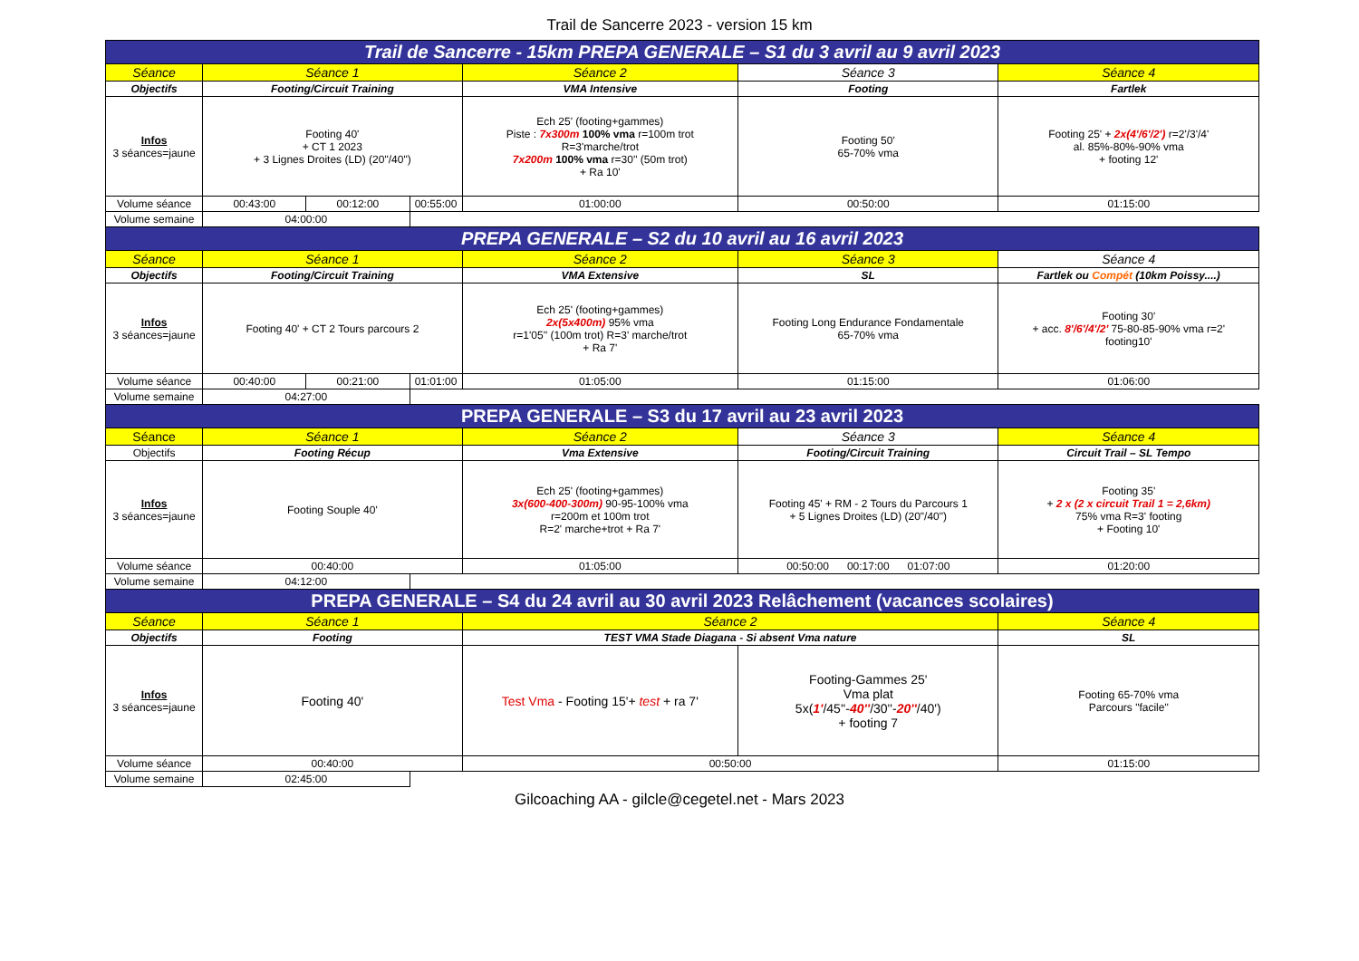Trail de Sancerre 2023 - version 15 km
| Trail de Sancerre - 15km PREPA GENERALE – S1 du 3 avril au 9 avril 2023 | | | | | | |
| Séance | Séance 1 | | | Séance 2 | Séance 3 | Séance 4 |
| Objectifs | Footing/Circuit Training | | | VMA Intensive | Footing | Fartlek |
| Infos 3 séances=jaune | Footing 40' + CT 1 2023 + 3 Lignes Droites (LD) (20"/40") | | | Ech 25' (footing+gammes) Piste : 7x300m 100% vma r=100m trot R=3'marche/trot 7x200m 100% vma r=30'' (50m trot) + Ra 10' | Footing 50' 65-70% vma | Footing 25' + 2x(4'/6'/2') r=2'/3'/4' al. 85%-80%-90% vma + footing 12' |
| Volume séance | 00:43:00 | 00:12:00 | 00:55:00 | 01:00:00 | 00:50:00 | 01:15:00 |
| Volume semaine | 04:00:00 | | | | | |
| PREPA GENERALE – S2 du 10 avril au 16 avril 2023 | | | | | | |
| Séance | Séance 1 | | | Séance 2 | Séance 3 | Séance 4 |
| Objectifs | Footing/Circuit Training | | | VMA Extensive | SL | Fartlek ou Compét (10km Poissy....) |
| Infos 3 séances=jaune | Footing 40' + CT 2 Tours parcours 2 | | | Ech 25' (footing+gammes) 2x(5x400m) 95% vma r=1'05'' (100m trot) R=3' marche/trot + Ra 7' | Footing Long Endurance Fondamentale 65-70% vma | Footing 30' + acc. 8'/6'/4'/2' 75-80-85-90% vma r=2' footing10' |
| Volume séance | 00:40:00 | 00:21:00 | 01:01:00 | 01:05:00 | 01:15:00 | 01:06:00 |
| Volume semaine | 04:27:00 | | | | | |
| PREPA GENERALE – S3 du 17 avril au 23 avril 2023 | | | | | | |
| Séance | Séance 1 | | | Séance 2 | Séance 3 | Séance 4 |
| Objectifs | Footing Récup | | | Vma Extensive | Footing/Circuit Training | Circuit Trail – SL Tempo |
| Infos 3 séances=jaune | Footing Souple 40' | | | Ech 25' (footing+gammes) 3x(600-400-300m) 90-95-100% vma r=200m et 100m trot R=2' marche+trot + Ra 7' | Footing 45' + RM - 2 Tours du Parcours 1 + 5 Lignes Droites (LD) (20"/40") | Footing 35' + 2 x (2 x circuit Trail 1 = 2,6km) 75% vma R=3' footing + Footing 10' |
| Volume séance | 00:40:00 | | | 01:05:00 | 00:50:00 00:17:00 01:07:00 | 01:20:00 |
| Volume semaine | 04:12:00 | | | | | |
| PREPA GENERALE – S4 du 24 avril au 30 avril 2023 Relâchement (vacances scolaires) | | | | | | |
| Séance | Séance 1 | | | Séance 2 | | Séance 4 |
| Objectifs | Footing | | | TEST VMA Stade Diagana - Si absent Vma nature | | SL |
| Infos 3 séances=jaune | Footing 40' | | | Test Vma - Footing 15'+ test + ra 7' | Footing-Gammes 25' Vma plat 5x( 1' /45''- 40'' /30''- 20'' /40') + footing 7 | Footing 65-70% vma Parcours "facile" |
| Volume séance | 00:40:00 | | | 00:50:00 | | 01:15:00 |
| Volume semaine | 02:45:00 | | | | | |
Gilcoaching AA - gilcle@cegetel.net - Mars 2023